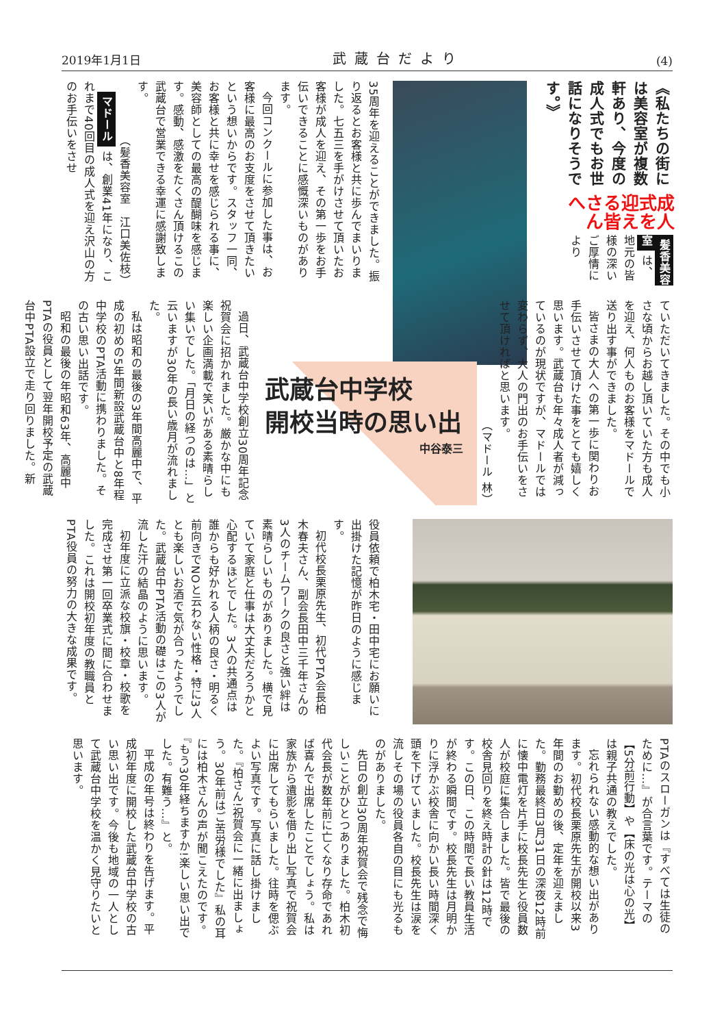2019年1月1日 武蔵台だより (4)
《私たちの街には美容室が複数軒あり、今度の成人式でもお世話になりそうです。》
成人式を迎える皆さんへ
髪香美容室 は、地元の皆様の深いご厚情により
35周年を迎えることができました。振り返るとお客様と共に歩んでまいりました。七五三を手がけさせて頂いたお客様が成人を迎え、その第一歩をお手伝いできることに感慨深いものがあります。
今回コンクールに参加した事は、お客様に最高のお支度をさせて頂きたいという想いからです。スタッフ一同、お客様と共に幸せを感じられる事に、美容師としての最高の醍醐味を感じます。感動、感激をたくさん頂けるこの武蔵台で営業できる幸運に感謝致します。
（髪香美容室　江口美佐枝）
マドール は、創業41年になり、これまで40回目の成人式を迎え沢山の方のお手伝いをさせ
ていただいてきました。その中でも小さな頃からお越し頂いていた方も成人を迎え、何人ものお客様をマドールで送り出す事ができました。
皆さまの大人への第一歩に関わりお手伝いさせて頂けた事をとても嬉しく思います。武蔵台も年々成人者が減っているのが現状ですが、マドールでは変わらず、大人の門出のお手伝いをさせて頂ければと思います。
（マドール 林）
武蔵台中学校
開校当時の思い出
中谷泰三
過日、武蔵台中学校創立30周年記念祝賀会に招かれました。厳かな中にも楽しい企画満載で笑いがある素晴らしい集いでした。「月日の経つのは…」と云いますが30年の長い歳月が流れました。
私は昭和の最後の3年間高麗中で、平成の初めの5年間新設武蔵台中と8年程中学校のPTA活動に携わりました。その古い思い出話です。
昭和の最後の年昭和63年、高麗中PTAの役員として翌年開校予定の武蔵台中PTA設立で走り回りました。新
役員依頼で柏木宅・田中宅にお願いに出掛けた記憶が昨日のように感じます。
初代校長栗原先生、初代PTA会長柏木春夫さん、副会長田中三千年さんの3人のチームワークの良さと強い絆は素晴らしいものがありました。横で見ていて家庭と仕事は大丈夫だろうかと心配するほどでした。3人の共通点は誰からも好かれる人柄の良さ・明るく前向きでNOと云わない性格・特に3人とも楽しいお酒で気が合ったようでした。武蔵台中PTA活動の礎はこの3人が流した汗の結晶のように思います。
初年度に立派な校旗・校章・校歌を完成させ第一回卒業式に間に合わせました。これは開校初年度の教職員とPTA役員の努力の大きな成果です。
PTAのスローガンは『すべては生徒のために…』が合言葉です。テーマの【5分前行動】や【床の光は心の光】は親子共通の教えでした。
忘れられない感動的な想い出があります。初代校長栗原先生が開校以来3年間のお勤めの後、定年を迎えました。勤務最終日3月31日の深夜12時前に懐中電灯を片手に校長先生と役員数人が校庭に集合しました。皆で最後の校舎見回りを終え時計の針は12時です。この日、この時間で長い教員生活が終わる瞬間です。校長先生は月明かりに浮かぶ校舎に向かい長い時間深く頭を下げていました。校長先生は涙を流しその場の役員各自の目にも光るものがありました。
先日の創立30周年祝賀会で残念で悔しいことがひとつありました。柏木初代会長が数年前に亡くなり存命であれば喜んで出席したことでしょう。私は家族から遺影を借り出し写真で祝賀会に出席してもらいました。往時を偲ぶよい写真です。写真に話し掛けました。『柏さん!祝賀会に一緒に出ましょう。30年前はご苦労様でした』私の耳には柏木さんの声が聞こえたのです。『もう30年経ちますか!楽しい思い出でした。有難う…』と。
平成の年号は終わりを告げます。平成初年度に開校した武蔵台中学校の古い思い出です。今後も地域の一人として武蔵台中学校を温かく見守りたいと思います。